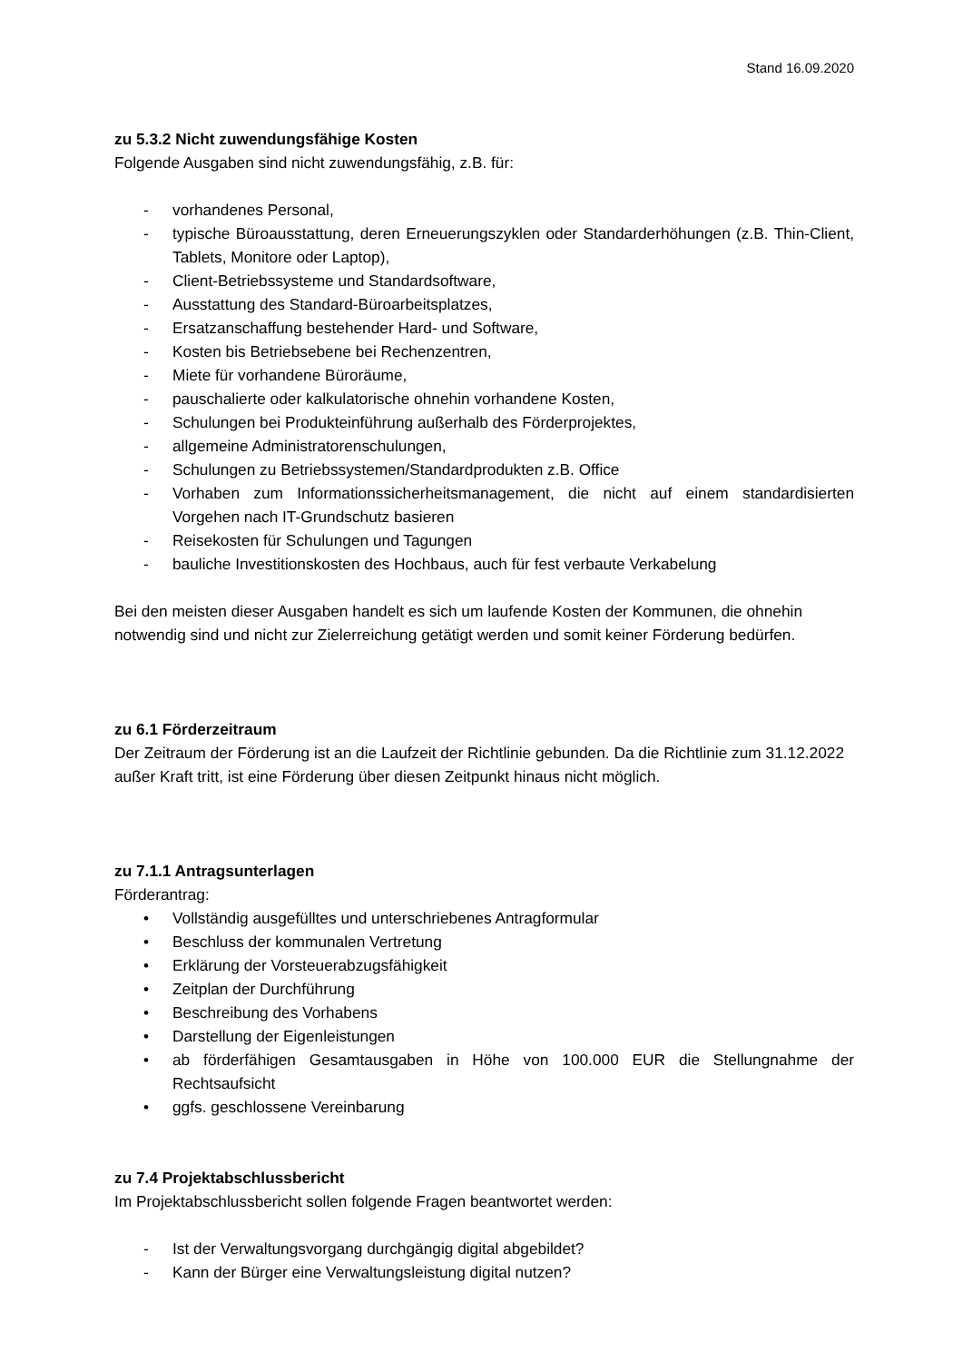Stand 16.09.2020
zu 5.3.2 Nicht zuwendungsfähige Kosten
Folgende Ausgaben sind nicht zuwendungsfähig, z.B. für:
- vorhandenes Personal,
- typische Büroausstattung, deren Erneuerungszyklen oder Standarderhöhungen (z.B. Thin-Client, Tablets, Monitore oder Laptop),
- Client-Betriebssysteme und Standardsoftware,
- Ausstattung des Standard-Büroarbeitsplatzes,
- Ersatzanschaffung bestehender Hard- und Software,
- Kosten bis Betriebsebene bei Rechenzentren,
- Miete für vorhandene Büroräume,
- pauschalierte oder kalkulatorische ohnehin vorhandene Kosten,
- Schulungen bei Produkteinführung außerhalb des Förderprojektes,
- allgemeine Administratorenschulungen,
- Schulungen zu Betriebssystemen/Standardprodukten z.B. Office
- Vorhaben zum Informationssicherheitsmanagement, die nicht auf einem standardisierten Vorgehen nach IT-Grundschutz basieren
- Reisekosten für Schulungen und Tagungen
- bauliche Investitionskosten des Hochbaus, auch für fest verbaute Verkabelung
Bei den meisten dieser Ausgaben handelt es sich um laufende Kosten der Kommunen, die ohnehin notwendig sind und nicht zur Zielerreichung getätigt werden und somit keiner Förderung bedürfen.
zu 6.1 Förderzeitraum
Der Zeitraum der Förderung ist an die Laufzeit der Richtlinie gebunden. Da die Richtlinie zum 31.12.2022 außer Kraft tritt, ist eine Förderung über diesen Zeitpunkt hinaus nicht möglich.
zu 7.1.1 Antragsunterlagen
Förderantrag:
• Vollständig ausgefülltes und unterschriebenes Antragformular
• Beschluss der kommunalen Vertretung
• Erklärung der Vorsteuerabzugsfähigkeit
• Zeitplan der Durchführung
• Beschreibung des Vorhabens
• Darstellung der Eigenleistungen
• ab förderfähigen Gesamtausgaben in Höhe von 100.000 EUR die Stellungnahme der Rechtsaufsicht
• ggfs. geschlossene Vereinbarung
zu 7.4 Projektabschlussbericht
Im Projektabschlussbericht sollen folgende Fragen beantwortet werden:
- Ist der Verwaltungsvorgang durchgängig digital abgebildet?
- Kann der Bürger eine Verwaltungsleistung digital nutzen?